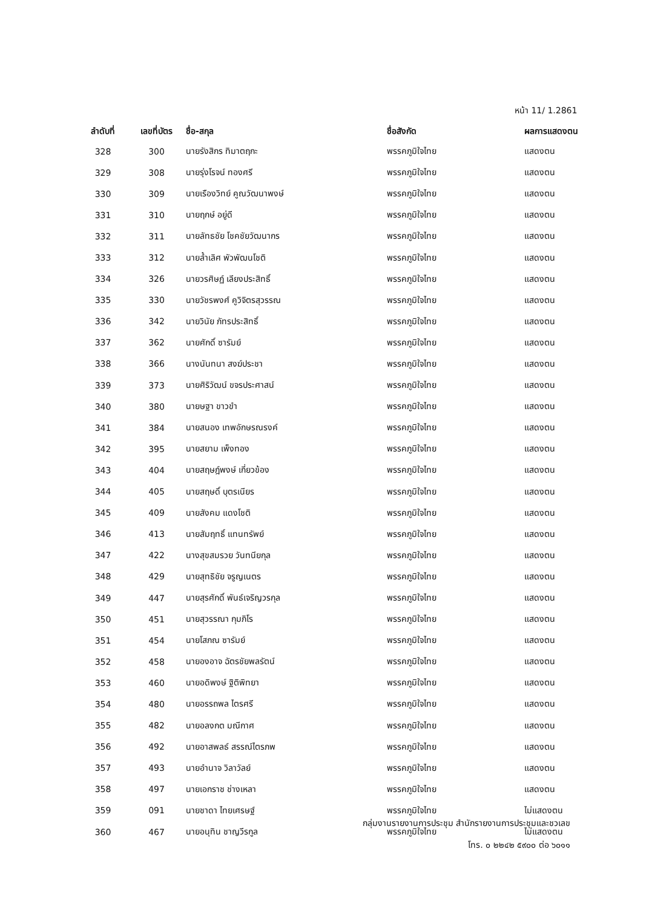หน้า 11/ 1.2861
| ลำดับที่ | เลขที่บัตร | ชื่อ-สกุล | ชื่อสังกัด | ผลการแสดงตน |
| --- | --- | --- | --- | --- |
| 328 | 300 | นายรังสิกร ทิมาตฤกะ | พรรคภูมิใจไทย | แสดงตน |
| 329 | 308 | นายรุ่งโรจน์ ทองศรี | พรรคภูมิใจไทย | แสดงตน |
| 330 | 309 | นายเรืองวิทย์ คูณวัฒนาพงษ์ | พรรคภูมิใจไทย | แสดงตน |
| 331 | 310 | นายฤกษ์ อยู่ดี | พรรคภูมิใจไทย | แสดงตน |
| 332 | 311 | นายลัทธชัย โชคชัยวัฒนากร | พรรคภูมิใจไทย | แสดงตน |
| 333 | 312 | นายล้ำเลิศ พัวพัฒนโชติ | พรรคภูมิใจไทย | แสดงตน |
| 334 | 326 | นายวรศิษฏ์ เลียงประสิทธิ์ | พรรคภูมิใจไทย | แสดงตน |
| 335 | 330 | นายวัชรพงศ์ คูวิจิตรสุวรรณ | พรรคภูมิใจไทย | แสดงตน |
| 336 | 342 | นายวินัย ภัทรประสิทธิ์ | พรรคภูมิใจไทย | แสดงตน |
| 337 | 362 | นายศักดิ์ ซารัมย์ | พรรคภูมิใจไทย | แสดงตน |
| 338 | 366 | นางนันทนา สงฆ์ประชา | พรรคภูมิใจไทย | แสดงตน |
| 339 | 373 | นายศิริวัฒน์ ขจรประศาสน์ | พรรคภูมิใจไทย | แสดงตน |
| 340 | 380 | นายษฐา ขาวขำ | พรรคภูมิใจไทย | แสดงตน |
| 341 | 384 | นายสนอง เทพอักษรณรงค์ | พรรคภูมิใจไทย | แสดงตน |
| 342 | 395 | นายสยาม เพ็งทอง | พรรคภูมิใจไทย | แสดงตน |
| 343 | 404 | นายสฤษฎ์พงษ์ เกี่ยวข้อง | พรรคภูมิใจไทย | แสดงตน |
| 344 | 405 | นายสฤษดิ์ บุตรเนียร | พรรคภูมิใจไทย | แสดงตน |
| 345 | 409 | นายสังคม แดงโชติ | พรรคภูมิใจไทย | แสดงตน |
| 346 | 413 | นายสัมฤทธิ์ แทนทรัพย์ | พรรคภูมิใจไทย | แสดงตน |
| 347 | 422 | นางสุขสมรวย วันทนียกุล | พรรคภูมิใจไทย | แสดงตน |
| 348 | 429 | นายสุทธิชัย จรูญเนตร | พรรคภูมิใจไทย | แสดงตน |
| 349 | 447 | นายสุรศักดิ์ พันธ์เจริญวรกุล | พรรคภูมิใจไทย | แสดงตน |
| 350 | 451 | นายสุวรรณา กุมภิโร | พรรคภูมิใจไทย | แสดงตน |
| 351 | 454 | นายโสภณ ซารัมย์ | พรรคภูมิใจไทย | แสดงตน |
| 352 | 458 | นายองอาจ ฉัตรชัยพลรัตน์ | พรรคภูมิใจไทย | แสดงตน |
| 353 | 460 | นายอดิพงษ์ ฐิติพิทยา | พรรคภูมิใจไทย | แสดงตน |
| 354 | 480 | นายอรรถพล ไตรศรี | พรรคภูมิใจไทย | แสดงตน |
| 355 | 482 | นายอลงกต มณีกาศ | พรรคภูมิใจไทย | แสดงตน |
| 356 | 492 | นายอาสพลธ์ สรรณ์ไตรภพ | พรรคภูมิใจไทย | แสดงตน |
| 357 | 493 | นายอำนาจ วิลาวัลย์ | พรรคภูมิใจไทย | แสดงตน |
| 358 | 497 | นายเอกราช ช่างเหลา | พรรคภูมิใจไทย | แสดงตน |
| 359 | 091 | นายชาดา ไทยเศรษฐ์ | พรรคภูมิใจไทย | ไม่แสดงตน |
| 360 | 467 | นายอนุทิน ชาญวีรกูล | พรรคภูมิใจไทย | ไม่แสดงตน |
กลุ่มงานรายงานการประชุม สำนักรายงานการประชุมและชวเลข
โทร. ๐ ๒๒๔๒ ๕๙๐๐ ต่อ ๖๐๑๑